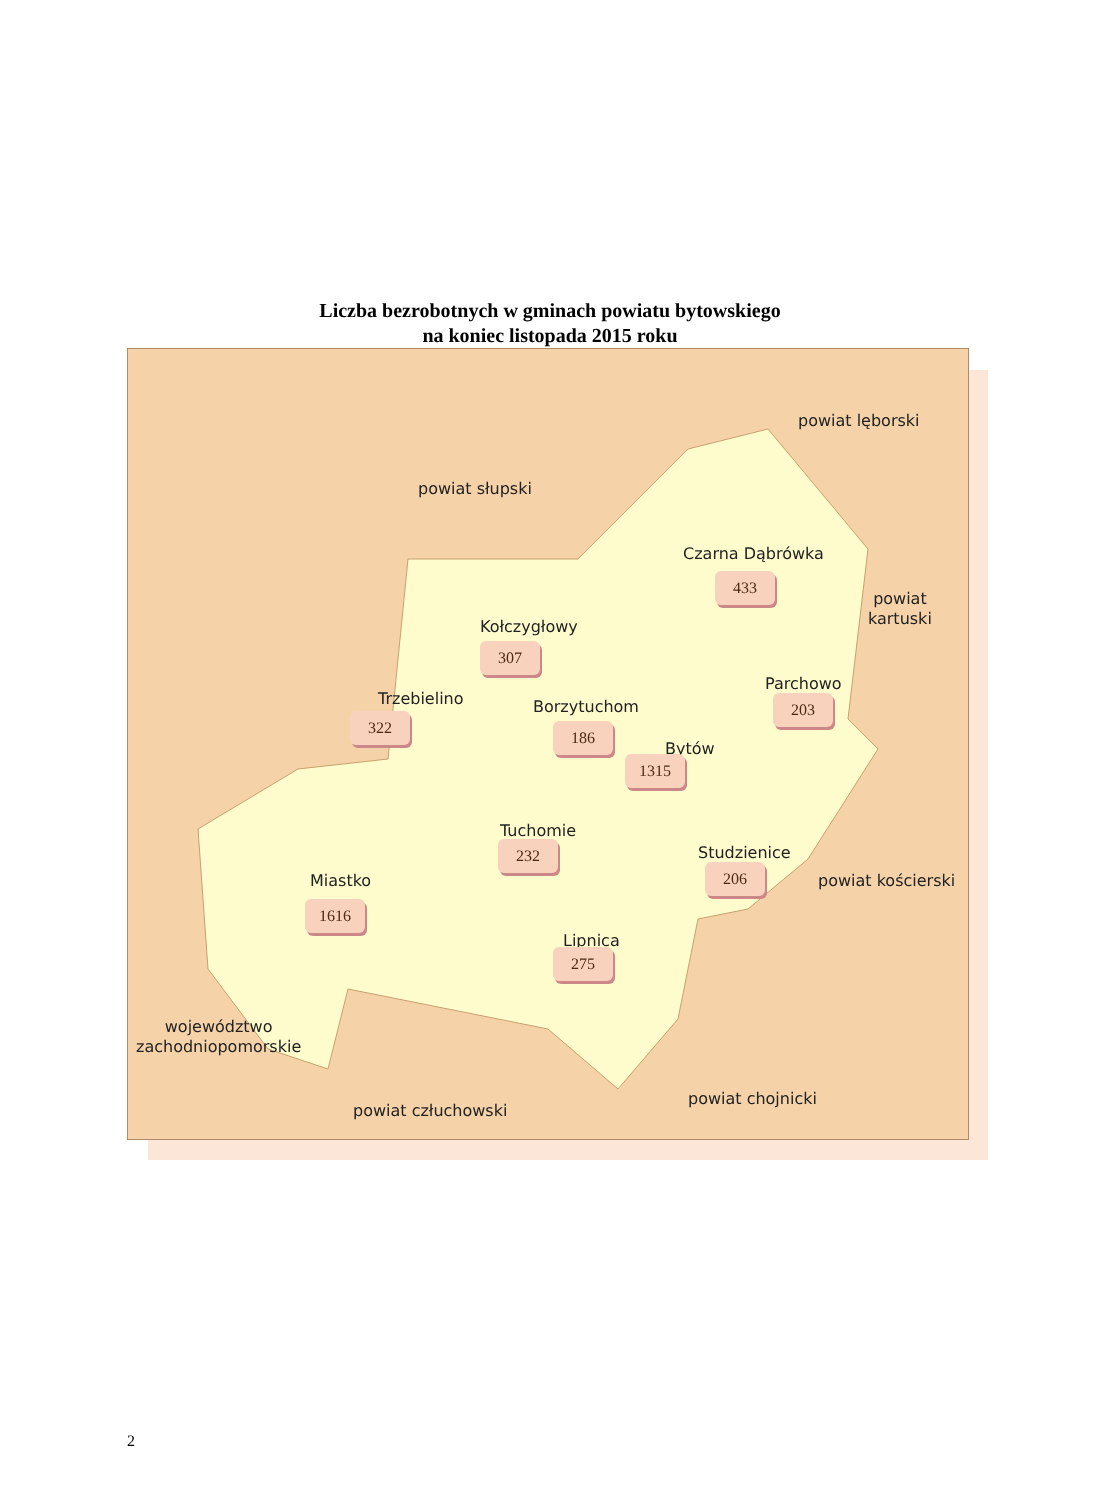Liczba bezrobotnych w gminach powiatu bytowskiego
na koniec listopada 2015 roku
powiat słupski
powiat lęborski
powiat
kartuski
powiat kościerski
powiat chojnicki
powiat człuchowski
województwo
zachodniopomorskie
Czarna Dąbrówka
433
Kołczygłowy
307
Trzebielino
322
Borzytuchom
186
Parchowo
203
Bytów
1315
Tuchomie
232 Studzienice
206
Miastko
1616
Lipnica
275
2